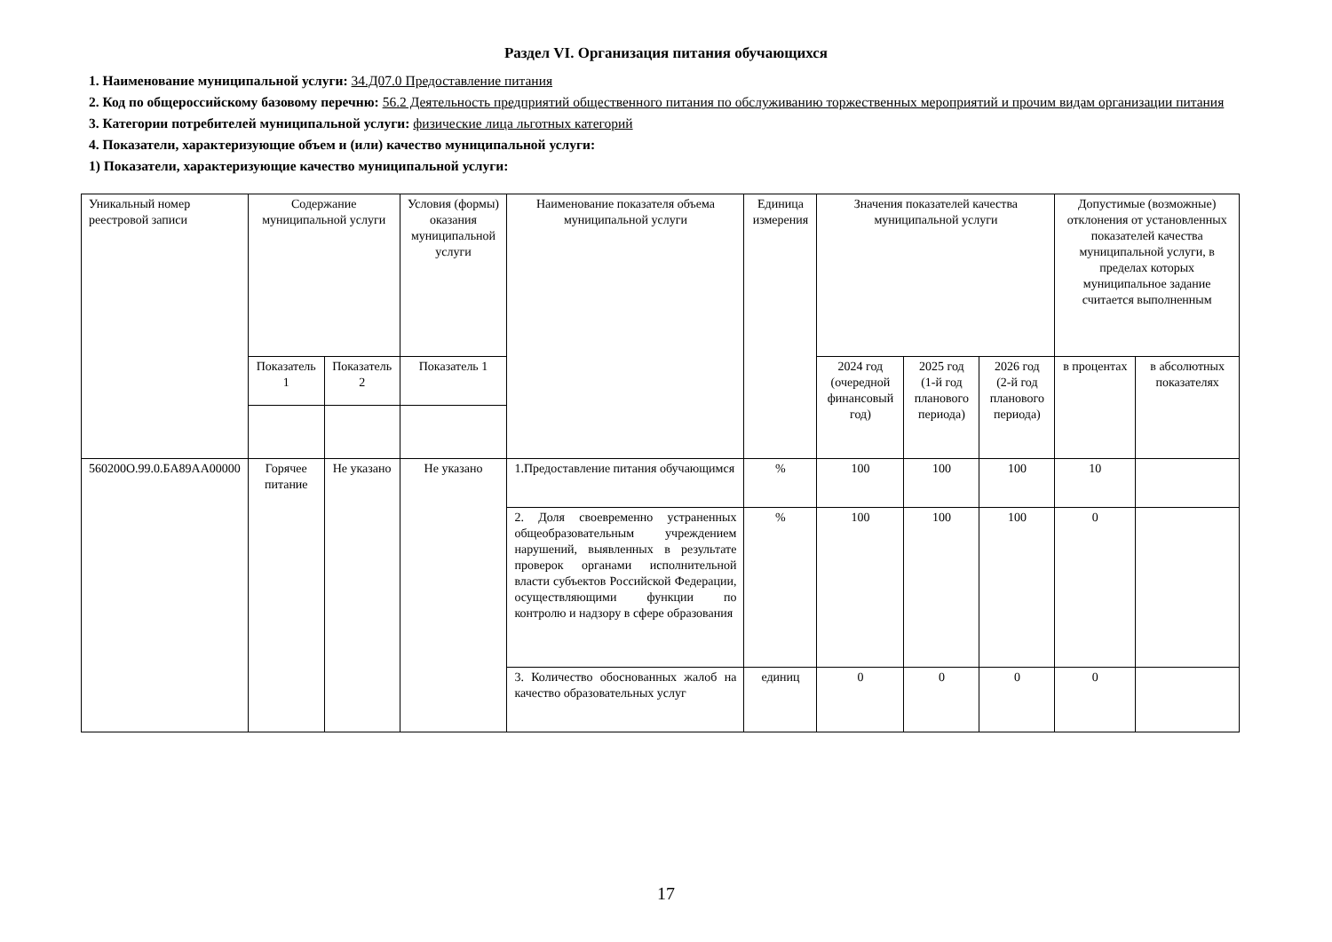Раздел VI. Организация питания обучающихся
1. Наименование муниципальной услуги: 34.Д07.0 Предоставление питания
2. Код по общероссийскому базовому перечню: 56.2 Деятельность предприятий общественного питания по обслуживанию торжественных мероприятий и прочим видам организации питания
3. Категории потребителей муниципальной услуги: физические лица льготных категорий
4. Показатели, характеризующие объем и (или) качество муниципальной услуги:
1) Показатели, характеризующие качество муниципальной услуги:
| Уникальный номер реестровой записи | Содержание муниципальной услуги | | Условия (формы) оказания муниципальной услуги | Наименование показателя объема муниципальной услуги | Единица измерения | Значения показателей качества муниципальной услуги | | | Допустимые (возможные) отклонения от установленных показателей качества муниципальной услуги, в пределах которых муниципальное задание считается выполненным | |
| --- | --- | --- | --- | --- | --- | --- | --- | --- | --- | --- |
| | Показатель 1 | Показатель 2 | Показатель 1 | | | 2024 год (очередной финансовый год) | 2025 год (1-й год планового периода) | 2026 год (2-й год планового периода) | в процентах | в абсолютных показателях |
| 560200О.99.0.БА89АА00000 | Горячее питание | Не указано | Не указано | 1.Предоставление питания обучающимся | % | 100 | 100 | 100 | 10 | |
| | | | | 2. Доля своевременно устраненных общеобразовательным учреждением нарушений, выявленных в результате проверок органами исполнительной власти субъектов Российской Федерации, осуществляющими функции по контролю и надзору в сфере образования | % | 100 | 100 | 100 | 0 | |
| | | | | 3. Количество обоснованных жалоб на качество образовательных услуг | единиц | 0 | 0 | 0 | 0 | |
17